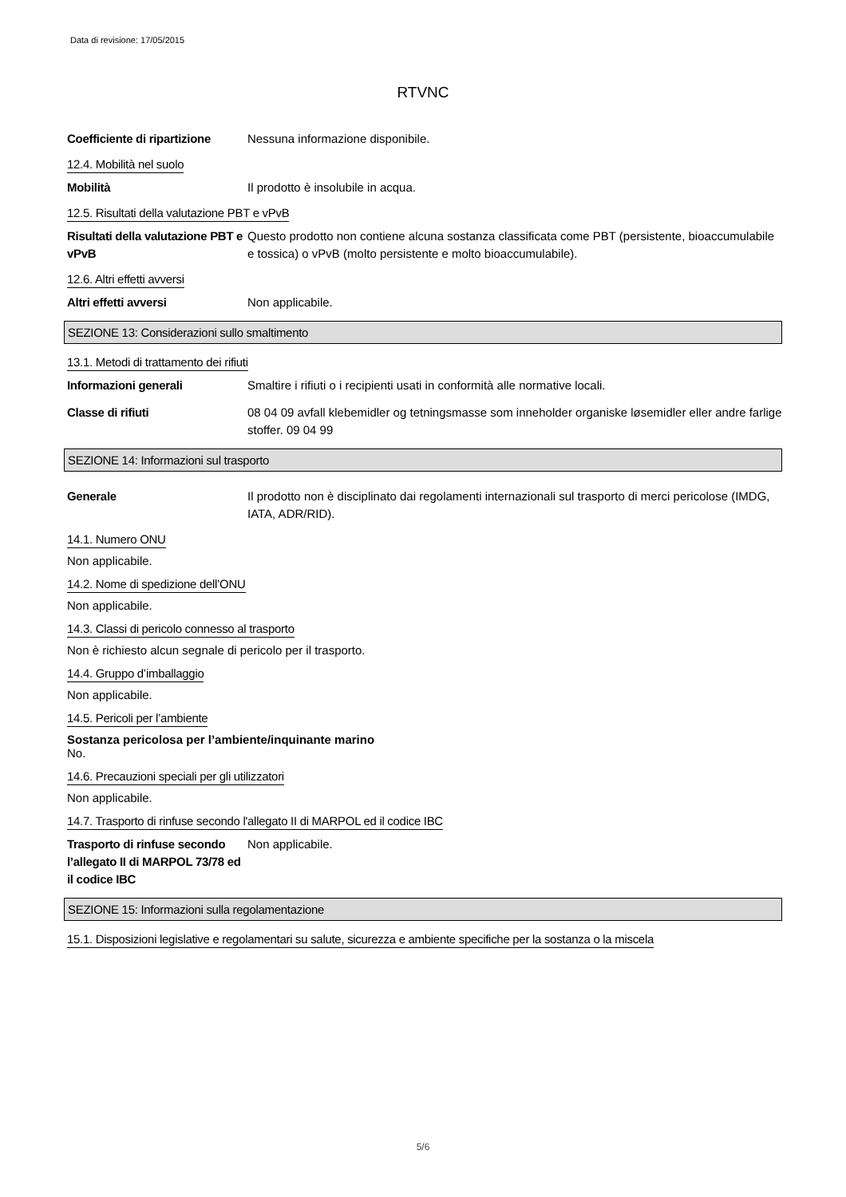Data di revisione: 17/05/2015
RTVNC
Coefficiente di ripartizione
Nessuna informazione disponibile.
12.4. Mobilità nel suolo
Mobilità Il prodotto è insolubile in acqua.
12.5. Risultati della valutazione PBT e vPvB
Risultati della valutazione PBT e vPvB
Questo prodotto non contiene alcuna sostanza classificata come PBT (persistente, bioaccumulabile e tossica) o vPvB (molto persistente e molto bioaccumulabile).
12.6. Altri effetti avversi
Altri effetti avversi Non applicabile.
SEZIONE 13: Considerazioni sullo smaltimento
13.1. Metodi di trattamento dei rifiuti
Informazioni generali Smaltire i rifiuti o i recipienti usati in conformità alle normative locali.
Classe di rifiuti 08 04 09 avfall klebemidler og tetningsmasse som inneholder organiske løsemidler eller andre farlige stoffer. 09 04 99
SEZIONE 14: Informazioni sul trasporto
Generale Il prodotto non è disciplinato dai regolamenti internazionali sul trasporto di merci pericolose (IMDG, IATA, ADR/RID).
14.1. Numero ONU
Non applicabile.
14.2. Nome di spedizione dell’ONU
Non applicabile.
14.3. Classi di pericolo connesso al trasporto
Non è richiesto alcun segnale di pericolo per il trasporto.
14.4. Gruppo d’imballaggio
Non applicabile.
14.5. Pericoli per l’ambiente
Sostanza pericolosa per l’ambiente/inquinante marino
No.
14.6. Precauzioni speciali per gli utilizzatori
Non applicabile.
14.7. Trasporto di rinfuse secondo l'allegato II di MARPOL ed il codice IBC
Trasporto di rinfuse secondo l’allegato II di MARPOL 73/78 ed il codice IBC
Non applicabile.
SEZIONE 15: Informazioni sulla regolamentazione
15.1. Disposizioni legislative e regolamentari su salute, sicurezza e ambiente specifiche per la sostanza o la miscela
5/6